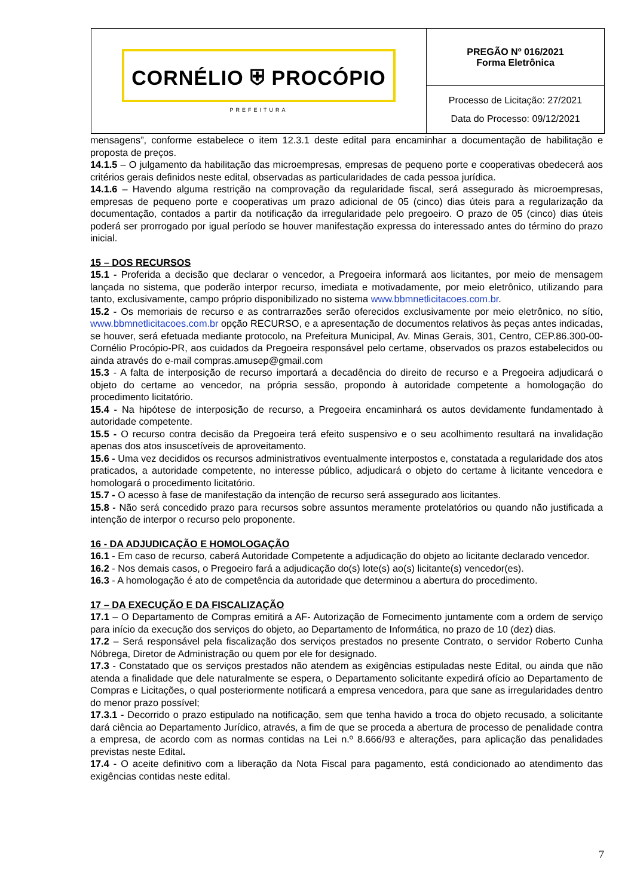CORNÉLIO ⛨ PROCÓPIO
PREFEITURA
PREGÃO Nº 016/2021
Forma Eletrônica
Processo de Licitação: 27/2021
Data do Processo: 09/12/2021
mensagens”, conforme estabelece o item 12.3.1 deste edital para encaminhar a documentação de habilitação e proposta de preços.
14.1.5 – O julgamento da habilitação das microempresas, empresas de pequeno porte e cooperativas obedecerá aos critérios gerais definidos neste edital, observadas as particularidades de cada pessoa jurídica.
14.1.6 – Havendo alguma restrição na comprovação da regularidade fiscal, será assegurado às microempresas, empresas de pequeno porte e cooperativas um prazo adicional de 05 (cinco) dias úteis para a regularização da documentação, contados a partir da notificação da irregularidade pelo pregoeiro. O prazo de 05 (cinco) dias úteis poderá ser prorrogado por igual período se houver manifestação expressa do interessado antes do término do prazo inicial.
15 – DOS RECURSOS
15.1 - Proferida a decisão que declarar o vencedor, a Pregoeira informará aos licitantes, por meio de mensagem lançada no sistema, que poderão interpor recurso, imediata e motivadamente, por meio eletrônico, utilizando para tanto, exclusivamente, campo próprio disponibilizado no sistema www.bbmnetlicitacoes.com.br.
15.2 - Os memoriais de recurso e as contrarrazões serão oferecidos exclusivamente por meio eletrônico, no sítio, www.bbmnetlicitacoes.com.br opção RECURSO, e a apresentação de documentos relativos às peças antes indicadas, se houver, será efetuada mediante protocolo, na Prefeitura Municipal, Av. Minas Gerais, 301, Centro, CEP.86.300-00-Cornélio Procópio-PR, aos cuidados da Pregoeira responsável pelo certame, observados os prazos estabelecidos ou ainda através do e-mail compras.amusep@gmail.com
15.3 - A falta de interposição de recurso importará a decadência do direito de recurso e a Pregoeira adjudicará o objeto do certame ao vencedor, na própria sessão, propondo à autoridade competente a homologação do procedimento licitatório.
15.4 - Na hipótese de interposição de recurso, a Pregoeira encaminhará os autos devidamente fundamentado à autoridade competente.
15.5 - O recurso contra decisão da Pregoeira terá efeito suspensivo e o seu acolhimento resultará na invalidação apenas dos atos insuscetíveis de aproveitamento.
15.6 - Uma vez decididos os recursos administrativos eventualmente interpostos e, constatada a regularidade dos atos praticados, a autoridade competente, no interesse público, adjudicará o objeto do certame à licitante vencedora e homologará o procedimento licitatório.
15.7 - O acesso à fase de manifestação da intenção de recurso será assegurado aos licitantes.
15.8 - Não será concedido prazo para recursos sobre assuntos meramente protelatórios ou quando não justificada a intenção de interpor o recurso pelo proponente.
16 - DA ADJUDICAÇÃO E HOMOLOGAÇÃO
16.1 - Em caso de recurso, caberá Autoridade Competente a adjudicação do objeto ao licitante declarado vencedor.
16.2 - Nos demais casos, o Pregoeiro fará a adjudicação do(s) lote(s) ao(s) licitante(s) vencedor(es).
16.3 - A homologação é ato de competência da autoridade que determinou a abertura do procedimento.
17 – DA EXECUÇÃO E DA FISCALIZAÇÃO
17.1 – O Departamento de Compras emitirá a AF- Autorização de Fornecimento juntamente com a ordem de serviço para início da execução dos serviços do objeto, ao Departamento de Informática, no prazo de 10 (dez) dias.
17.2 – Será responsável pela fiscalização dos serviços prestados no presente Contrato, o servidor Roberto Cunha Nóbrega, Diretor de Administração ou quem por ele for designado.
17.3 - Constatado que os serviços prestados não atendem as exigências estipuladas neste Edital, ou ainda que não atenda a finalidade que dele naturalmente se espera, o Departamento solicitante expedirá ofício ao Departamento de Compras e Licitações, o qual posteriormente notificará a empresa vencedora, para que sane as irregularidades dentro do menor prazo possível;
17.3.1 - Decorrido o prazo estipulado na notificação, sem que tenha havido a troca do objeto recusado, a solicitante dará ciência ao Departamento Jurídico, através, a fim de que se proceda a abertura de processo de penalidade contra a empresa, de acordo com as normas contidas na Lei n.º 8.666/93 e alterações, para aplicação das penalidades previstas neste Edital.
17.4 - O aceite definitivo com a liberação da Nota Fiscal para pagamento, está condicionado ao atendimento das exigências contidas neste edital.
7